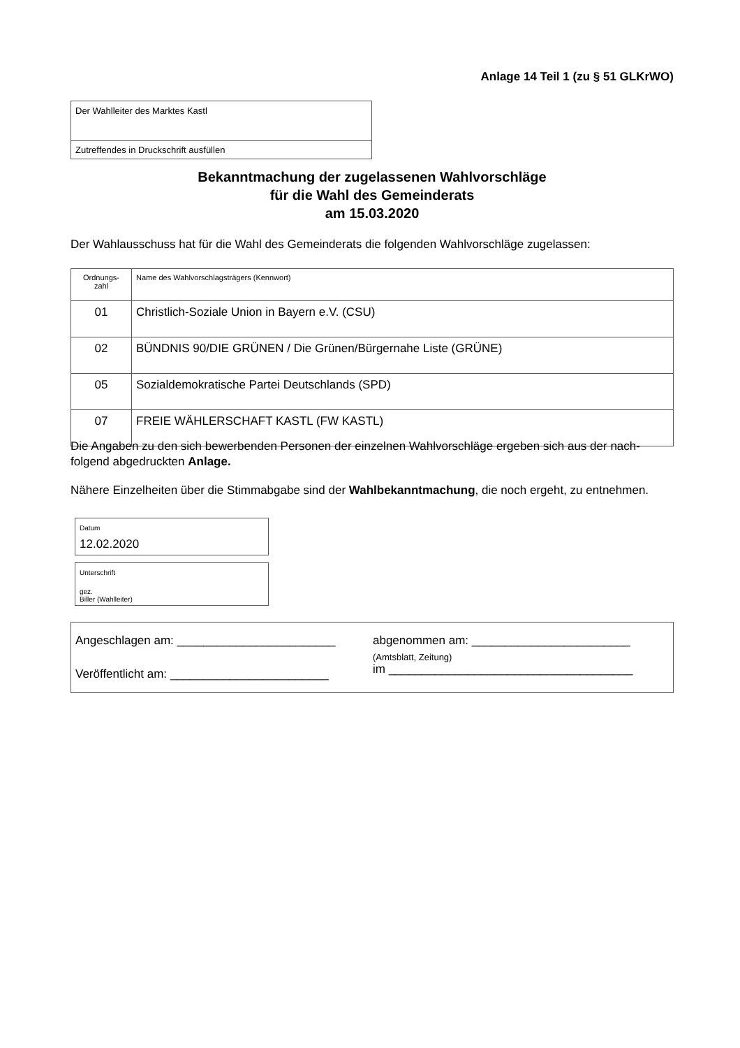Anlage 14 Teil 1 (zu § 51 GLKrWO)
| Der Wahlleiter des Marktes Kastl |
| Zutreffendes in Druckschrift ausfüllen |
Bekanntmachung der zugelassenen Wahlvorschläge
für die Wahl des Gemeinderats
am 15.03.2020
Der Wahlausschuss hat für die Wahl des Gemeinderats die folgenden Wahlvorschläge zugelassen:
| Ordnungs- zahl | Name des Wahlvorschlagsträgers (Kennwort) |
| 01 | Christlich-Soziale Union in Bayern e.V. (CSU) |
| 02 | BÜNDNIS 90/DIE GRÜNEN / Die Grünen/Bürgernahe Liste (GRÜNE) |
| 05 | Sozialdemokratische Partei Deutschlands (SPD) |
| 07 | FREIE WÄHLERSCHAFT KASTL (FW KASTL) |
Die Angaben zu den sich bewerbenden Personen der einzelnen Wahlvorschläge ergeben sich aus der nach-folgend abgedruckten Anlage.
Nähere Einzelheiten über die Stimmabgabe sind der Wahlbekanntmachung, die noch ergeht, zu entnehmen.
Datum
12.02.2020
Unterschrift
gez.
Biller (Wahlleiter)
Angeschlagen am: ________________________ abgenommen am: ________________________
Veröffentlicht am: ________________________
(Amtsblatt, Zeitung)
im _____________________________________